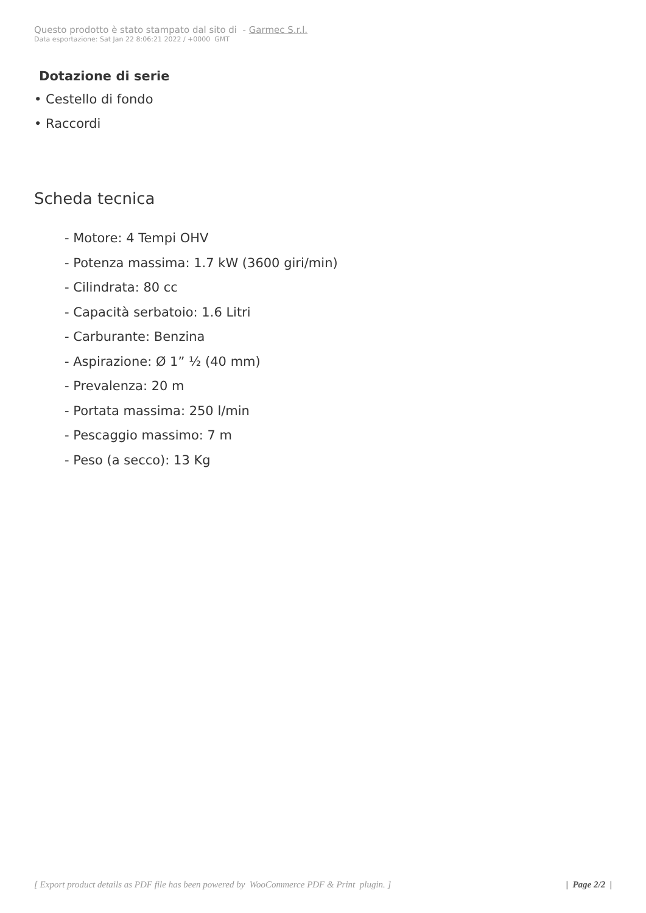Questo prodotto è stato stampato dal sito di - Garmec S.r.l.
Data esportazione: Sat Jan 22 8:06:21 2022 / +0000 GMT
Dotazione di serie
• Cestello di fondo
• Raccordi
Scheda tecnica
- Motore: 4 Tempi OHV
- Potenza massima: 1.7 kW (3600 giri/min)
- Cilindrata: 80 cc
- Capacità serbatoio: 1.6 Litri
- Carburante: Benzina
- Aspirazione: Ø 1” ½ (40 mm)
- Prevalenza: 20 m
- Portata massima: 250 l/min
- Pescaggio massimo: 7 m
- Peso (a secco): 13 Kg
[ Export product details as PDF file has been powered by WooCommerce PDF & Print plugin. ] | Page 2/2 |